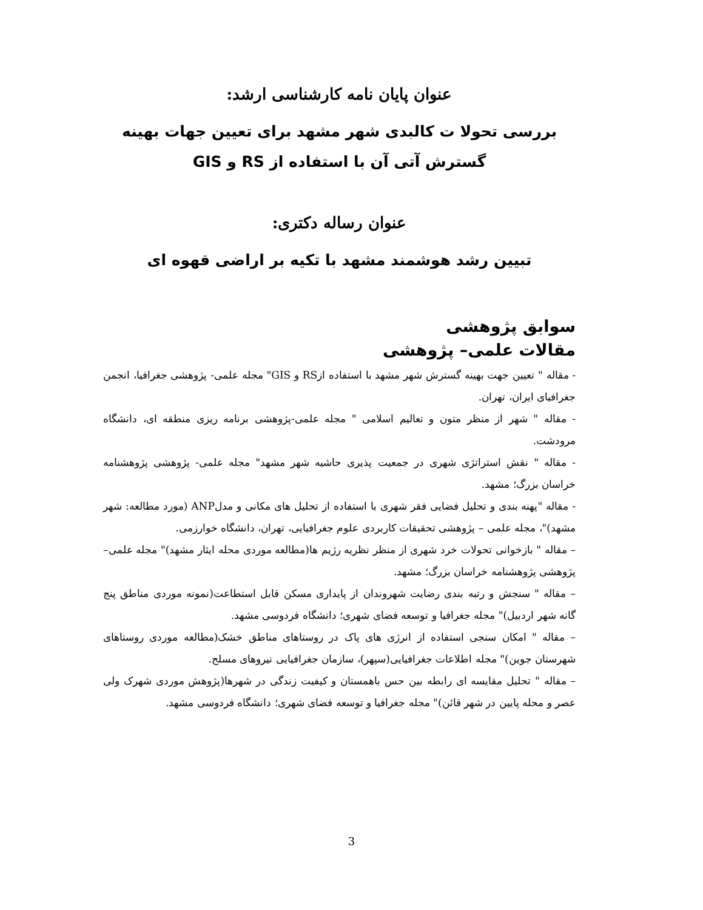عنوان پایان نامه کارشناسی ارشد:
بررسی تحولا ت کالبدی شهر مشهد برای تعیین جهات بهینه گسترش آتی آن با استفاده از RS و GIS
عنوان رساله دکتری:
تبیین رشد هوشمند مشهد با تکیه بر اراضی قهوه ای
سوابق پژوهشی
مقالات علمی– پژوهشی
- مقاله " تعیین جهت بهینه گسترش شهر مشهد با استفاده ازRS و GIS" مجله علمی- پژوهشی جغرافیا، انجمن جغرافیای ایران، تهران.
- مقاله " شهر از منظر متون و تعالیم اسلامی " مجله علمی-پژوهشی برنامه ریزی منطقه ای، دانشگاه مرودشت.
- مقاله " نقش استراتژی شهری در جمعیت پذیری حاشیه شهر مشهد" مجله علمی- پژوهشی پژوهشنامه خراسان بزرگ؛ مشهد.
- مقاله "پهنه بندی و تحلیل فضایی فقر شهری با استفاده از تحلیل های مکانی و مدلANP (مورد مطالعه: شهر مشهد)"، مجله علمی – پژوهشی تحقیقات کاربردی علوم جغرافیایی، تهران، دانشگاه خوارزمی.
– مقاله " بازخوانی تحولات خرد شهری از منظر نظریه رژیم ها(مطالعه موردی محله ایثار مشهد)" مجله علمی– پژوهشی پژوهشنامه خراسان بزرگ؛ مشهد.
– مقاله " سنجش و رتبه بندی رضایت شهروندان از پایداری مسکن قابل استطاعت(نمونه موردی مناطق پنج گانه شهر اردبیل)" مجله جغرافیا و توسعه فضای شهری؛ دانشگاه فردوسی مشهد.
– مقاله " امکان سنجی استفاده از انرژی های پاک در روستاهای مناطق خشک(مطالعه موردی روستاهای شهرستان جوین)" مجله اطلاعات جغرافیایی(سپهر)، سازمان جغرافیایی نیروهای مسلح.
– مقاله " تحلیل مقایسه ای رابطه بین حس باهمستان و کیفیت زندگی در شهرها(پژوهش موردی شهرک ولی عصر و محله پایین در شهر قائن)" مجله جغرافیا و توسعه فضای شهری؛ دانشگاه فردوسی مشهد.
3